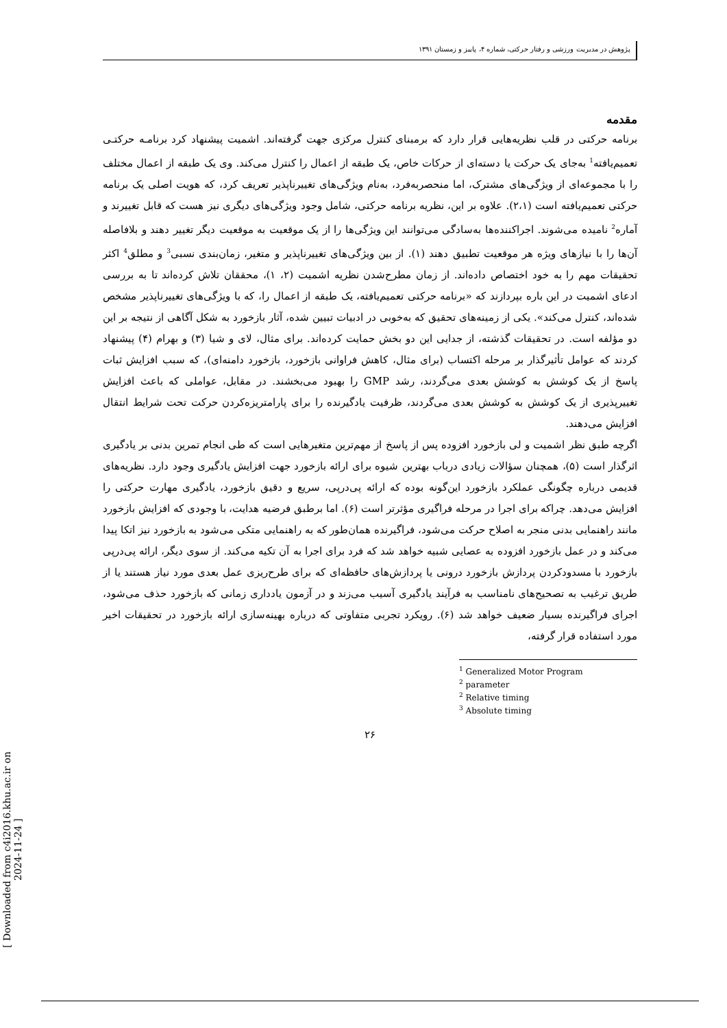پژوهش در مدیریت ورزشی و رفتار حرکتی، شماره ۴، پاییز و زمستان ۱۳۹۱
مقدمه
برنامه حرکتی در قلب نظریه‌هایی قرار دارد که برمبنای کنترل مرکزی جهت گرفته‌اند. اشمیت پیشنهاد کرد برنامـه حرکتـی تعمیم‌یافته<sup>1</sup> به‌جای یک حرکت یا دسته‌ای از حرکات خاص، یک طبقه از اعمال را کنترل می‌کند. وی یک طبقه از اعمال مختلف را با مجموعه‌ای از ویژگی‌های مشترک، اما منحصربه‌فرد، به‌نام ویژگی‌های تغییرناپذیر تعریف کرد، که هویت اصلی یک برنامه حرکتی تعمیم‌یافته است (۲،۱). علاوه بر این، نظریه برنامه حرکتی، شامل وجود ویژگی‌های دیگری نیز هست که قابل تغییرند و آماره<sup>2</sup> نامیده می‌شوند. اجراکننده‌ها به‌سادگی می‌توانند این ویژگی‌ها را از یک موقعیت به موقعیت دیگر تغییر دهند و بلافاصله آن‌ها را با نیازهای ویژه هر موقعیت تطبیق دهند (۱). از بین ویژگی‌های تغییرناپذیر و متغیر، زمان‌بندی نسبی<sup>3</sup> و مطلق<sup>4</sup> اکثر تحقیقات مهم را به خود اختصاص داده‌اند. از زمان مطرح‌شدن نظریه اشمیت (۲، ۱)، محققان تلاش کرده‌اند تا به بررسی ادعای اشمیت در این باره بپردازند که «برنامه حرکتی تعمیم‌یافته، یک طبقه از اعمال را، که با ویژگی‌های تغییرناپذیر مشخص شده‌اند، کنترل می‌کند». یکی از زمینه‌های تحقیق که به‌خوبی در ادبیات تبیین شده، آثار بازخورد به شکل آگاهی از نتیجه بر این دو مؤلفه است. در تحقیقات گذشته، از جدایی این دو بخش حمایت کرده‌اند. برای مثال، لای و شیا (۳) و بهرام (۴) پیشنهاد کردند که عوامل تأثیرگذار بر مرحله اکتساب (برای مثال، کاهش فراوانی بازخورد، بازخورد دامنه‌ای)، که سبب افزایش ثبات پاسخ از یک کوشش به کوشش بعدی می‌گردند، رشد GMP را بهبود می‌بخشند. در مقابل، عواملی که باعث افزایش تغییرپذیری از یک کوشش به کوشش بعدی می‌گردند، ظرفیت یادگیرنده را برای پارامتریزه‌کردن حرکت تحت شرایط انتقال افزایش می‌دهند.
اگرچه طبق نظر اشمیت و لی بازخورد افزوده پس از پاسخ از مهم‌ترین متغیرهایی است که طی انجام تمرین بدنی بر یادگیری اثرگذار است (۵)، همچنان سؤالات زیادی درباب بهترین شیوه برای ارائه بازخورد جهت افزایش یادگیری وجود دارد. نظریه‌های قدیمی درباره چگونگی عملکرد بازخورد این‌گونه بوده که ارائه پی‌درپی، سریع و دقیق بازخورد، یادگیری مهارت حرکتی را افزایش می‌دهد. چراکه برای اجرا در مرحله فراگیری مؤثرتر است (۶). اما برطبق فرضیه هدایت، با وجودی که افزایش بازخورد مانند راهنمایی بدنی منجر به اصلاح حرکت می‌شود، فراگیرنده همان‌طور که به راهنمایی متکی می‌شود به بازخورد نیز اتکا پیدا می‌کند و در عمل بازخورد افزوده به عصایی شبیه خواهد شد که فرد برای اجرا به آن تکیه می‌کند. از سوی دیگر، ارائه پی‌درپی بازخورد با مسدودکردن پردازش بازخورد درونی یا پردازش‌های حافظه‌ای که برای طرح‌ریزی عمل بعدی مورد نیاز هستند یا از طریق ترغیب به تصحیح‌های نامناسب به فرآیند یادگیری آسیب می‌زند و در آزمون یادداری زمانی که بازخورد حذف می‌شود، اجرای فراگیرنده بسیار ضعیف خواهد شد (۶). رویکرد تجربی متفاوتی که درباره بهینه‌سازی ارائه بازخورد در تحقیقات اخیر مورد استفاده قرار گرفته،
<sup>1</sup> Generalized Motor Program
<sup>2</sup> parameter
<sup>2</sup> Relative timing
<sup>3</sup> Absolute timing
۲۶
[ Downloaded from c4i2016.khu.ac.ir on 2024-11-24 ]